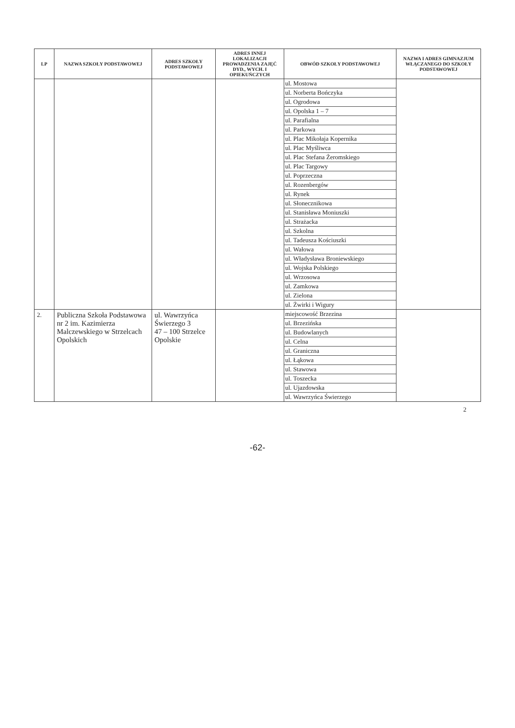| LP | NAZWA SZKOŁY PODSTAWOWEJ | ADRES SZKOŁY PODSTAWOWEJ | ADRES INNEJ LOKALIZACJI PROWADZENIA ZAJĘĆ DYD., WYCH. I OPIEKUŃCZYCH | OBWÓD SZKOŁY PODSTAWOWEJ | NAZWA I ADRES GIMNAZJUM WŁĄCZANEGO DO SZKOŁY PODSTAWOWEJ |
| --- | --- | --- | --- | --- | --- |
| | | | | ul. Mostowa ul. Norberta Bończyka ul. Ogrodowa ul. Opolska 1 – 7 ul. Parafialna ul. Parkowa ul. Plac Mikołaja Kopernika ul. Plac Myśliwca ul. Plac Stefana Żeromskiego ul. Plac Targowy ul. Poprzeczna ul. Rozenbergów ul. Rynek ul. Słonecznikowa ul. Stanisława Moniuszki ul. Strażacka ul. Szkolna ul. Tadeusza Kościuszki ul. Wałowa ul. Władysława Broniewskiego ul. Wojska Polskiego ul. Wrzosowa ul. Zamkowa ul. Zielona ul. Żwirki i Wigury | |
| 2. | Publiczna Szkoła Podstawowa nr 2 im. Kazimierza Malczewskiego w Strzelcach Opolskich | ul. Wawrzyńca Świerzego 3 47 – 100 Strzelce Opolskie | | miejscowość Brzezina ul. Brzezińska ul. Budowlanych ul. Celna ul. Graniczna ul. Łąkowa ul. Stawowa ul. Toszecka ul. Ujazdowska ul. Wawrzyńca Świerzego | |
2
-62-